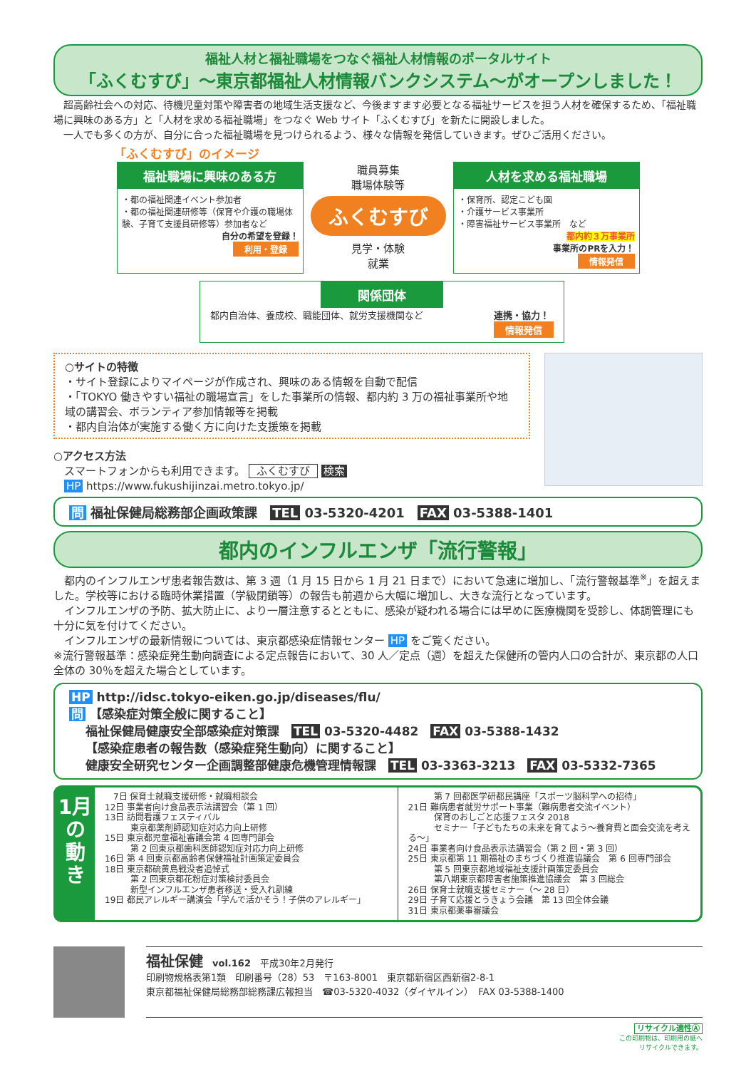福祉人材と福祉職場をつなぐ福祉人材情報のポータルサイト
「ふくむすび」～東京都福祉人材情報バンクシステム～がオープンしました！
　超高齢社会への対応、待機児童対策や障害者の地域生活支援など、今後ますます必要となる福祉サービスを担う人材を確保するため、「福祉職場に興味のある方」と「人材を求める福祉職場」をつなぐ Web サイト「ふくむすび」を新たに開設しました。
　一人でも多くの方が、自分に合った福祉職場を見つけられるよう、様々な情報を発信していきます。ぜひご活用ください。
「ふくむすび」のイメージ
福祉職場に興味のある方
・都の福祉関連イベント参加者
・都の福祉関連研修等（保育や介護の職場体験、子育て支援員研修等）参加者など
自分の希望を登録！
利用・登録
職員募集
職場体験等
ふくむすび
見学・体験
就業
人材を求める福祉職場
・保育所、認定こども園
・介護サービス事業所
・障害福祉サービス事業所　など
都内約３万事業所
事業所のPRを入力！
情報発信
関係団体
都内自治体、養成校、職能団体、就労支援機関など 連携・協力！
情報発信
○サイトの特徴
・サイト登録によりマイページが作成され、興味のある情報を自動で配信
・「TOKYO 働きやすい福祉の職場宣言」をした事業所の情報、都内約 3 万の福祉事業所や地域の講習会、ボランティア参加情報等を掲載
・都内自治体が実施する働く方に向けた支援策を掲載
○アクセス方法
　スマートフォンからも利用できます。 ふくむすび 検索
　HP https://www.fukushijinzai.metro.tokyo.jp/
問 福祉保健局総務部企画政策課　TEL 03-5320-4201　FAX 03-5388-1401
都内のインフルエンザ「流行警報」
　都内のインフルエンザ患者報告数は、第 3 週（1 月 15 日から 1 月 21 日まで）において急速に増加し、「流行警報基準<sup>※</sup>」を超えました。学校等における臨時休業措置（学級閉鎖等）の報告も前週から大幅に増加し、大きな流行となっています。
　インフルエンザの予防、拡大防止に、より一層注意するとともに、感染が疑われる場合には早めに医療機関を受診し、体調管理にも十分に気を付けてください。
　インフルエンザの最新情報については、東京都感染症情報センター HP をご覧ください。
※流行警報基準：感染症発生動向調査による定点報告において、30 人／定点（週）を超えた保健所の管内人口の合計が、東京都の人口全体の 30％を超えた場合としています。
HP http://idsc.tokyo-eiken.go.jp/diseases/flu/
問 【感染症対策全般に関すること】
　 福祉保健局健康安全部感染症対策課　TEL 03-5320-4482　FAX 03-5388-1432
　 【感染症患者の報告数（感染症発生動向）に関すること】
　 健康安全研究センター企画調整部健康危機管理情報課　TEL 03-3363-3213　FAX 03-5332-7365
1月の動き
　7日 保育士就職支援研修・就職相談会
12日 事業者向け食品表示法講習会（第 1 回）
13日 訪問看護フェスティバル
　　　東京都薬剤師認知症対応力向上研修
15日 東京都児童福祉審議会第 4 回専門部会
　　　第 2 回東京都歯科医師認知症対応力向上研修
16日 第 4 回東京都高齢者保健福祉計画策定委員会
18日 東京都硫黄島戦没者追悼式
　　　第 2 回東京都花粉症対策検討委員会
　　　新型インフルエンザ患者移送・受入れ訓練
19日 都民アレルギー講演会「学んで活かそう！子供のアレルギー」
　　　第 7 回都医学研都民講座「スポーツ脳科学への招待」
21日 難病患者就労サポート事業（難病患者交流イベント）
　　　保育のおしごと応援フェスタ 2018
　　　セミナー「子どもたちの未来を育てよう～養育費と面会交流を考える～」
24日 事業者向け食品表示法講習会（第 2 回・第 3 回）
25日 東京都第 11 期福祉のまちづくり推進協議会　第 6 回専門部会
　　　第 5 回東京都地域福祉支援計画策定委員会
　　　第八期東京都障害者施策推進協議会　第 3 回総会
26日 保育士就職支援セミナー（～ 28 日）
29日 子育て応援とうきょう会議　第 13 回全体会議
31日 東京都薬事審議会
福祉保健　vol.162　平成30年2月発行
印刷物規格表第1類　印刷番号（28）53　〒163-8001　東京都新宿区西新宿2-8-1
東京都福祉保健局総務部総務課広報担当　☎03-5320-4032（ダイヤルイン）　FAX 03-5388-1400
リサイクル適性Ⓐ
この印刷物は、印刷用の紙へ
リサイクルできます。